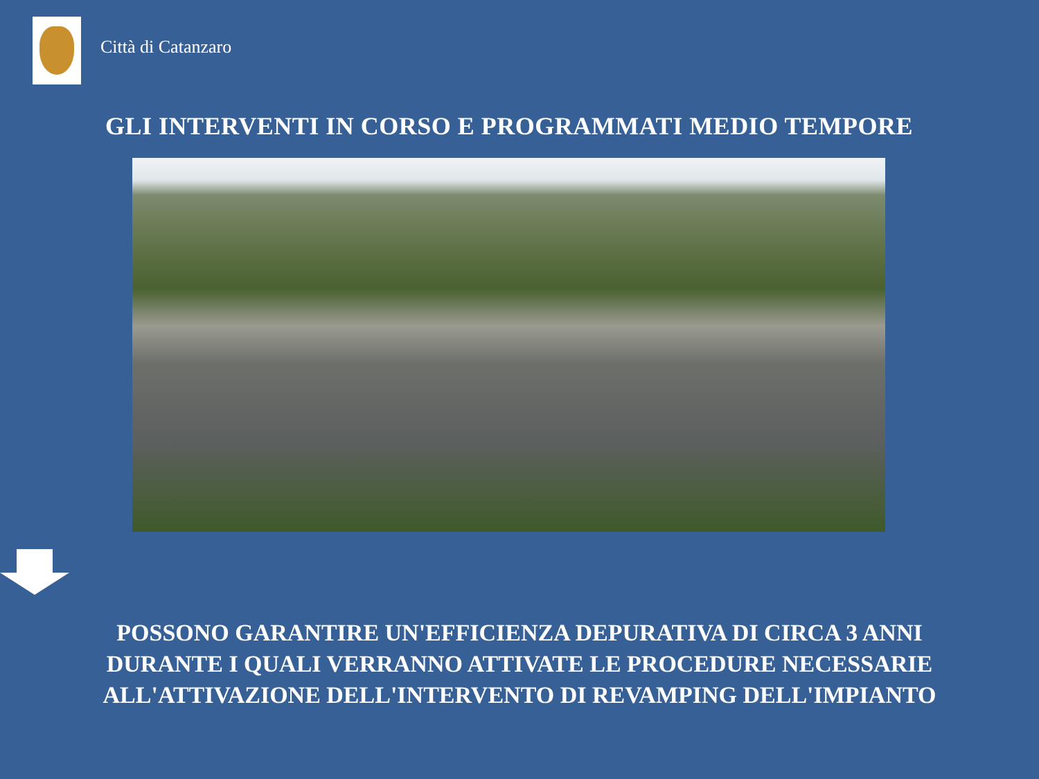Città di Catanzaro
GLI INTERVENTI IN CORSO E PROGRAMMATI MEDIO TEMPORE
POSSONO GARANTIRE UN'EFFICIENZA DEPURATIVA DI CIRCA 3 ANNI DURANTE I QUALI VERRANNO ATTIVATE LE PROCEDURE NECESSARIE ALL'ATTIVAZIONE DELL'INTERVENTO DI REVAMPING DELL'IMPIANTO